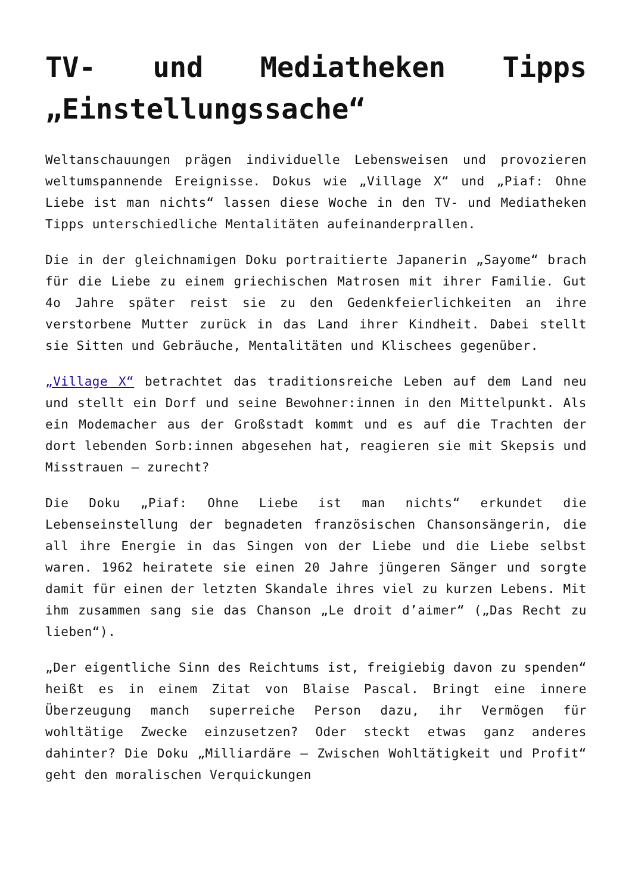TV- und Mediatheken Tipps „Einstellungssache“
Weltanschauungen prägen individuelle Lebensweisen und provozieren weltumspannende Ereignisse. Dokus wie „Village X“ und „Piaf: Ohne Liebe ist man nichts“ lassen diese Woche in den TV- und Mediatheken Tipps unterschiedliche Mentalitäten aufeinanderprallen.
Die in der gleichnamigen Doku portraitierte Japanerin „Sayome“ brach für die Liebe zu einem griechischen Matrosen mit ihrer Familie. Gut 4o Jahre später reist sie zu den Gedenkfeierlichkeiten an ihre verstorbene Mutter zurück in das Land ihrer Kindheit. Dabei stellt sie Sitten und Gebräuche, Mentalitäten und Klischees gegenüber.
„Village X“ betrachtet das traditionsreiche Leben auf dem Land neu und stellt ein Dorf und seine Bewohner:innen in den Mittelpunkt. Als ein Modemacher aus der Großstadt kommt und es auf die Trachten der dort lebenden Sorb:innen abgesehen hat, reagieren sie mit Skepsis und Misstrauen – zurecht?
Die Doku „Piaf: Ohne Liebe ist man nichts“ erkundet die Lebenseinstellung der begnadeten französischen Chansonsängerin, die all ihre Energie in das Singen von der Liebe und die Liebe selbst waren. 1962 heiratete sie einen 20 Jahre jüngeren Sänger und sorgte damit für einen der letzten Skandale ihres viel zu kurzen Lebens. Mit ihm zusammen sang sie das Chanson „Le droit d’aimer“ („Das Recht zu lieben“).
„Der eigentliche Sinn des Reichtums ist, freigiebig davon zu spenden“ heißt es in einem Zitat von Blaise Pascal. Bringt eine innere Überzeugung manch superreiche Person dazu, ihr Vermögen für wohltätige Zwecke einzusetzen? Oder steckt etwas ganz anderes dahinter? Die Doku „Milliardäre – Zwischen Wohltätigkeit und Profit“ geht den moralischen Verquickungen